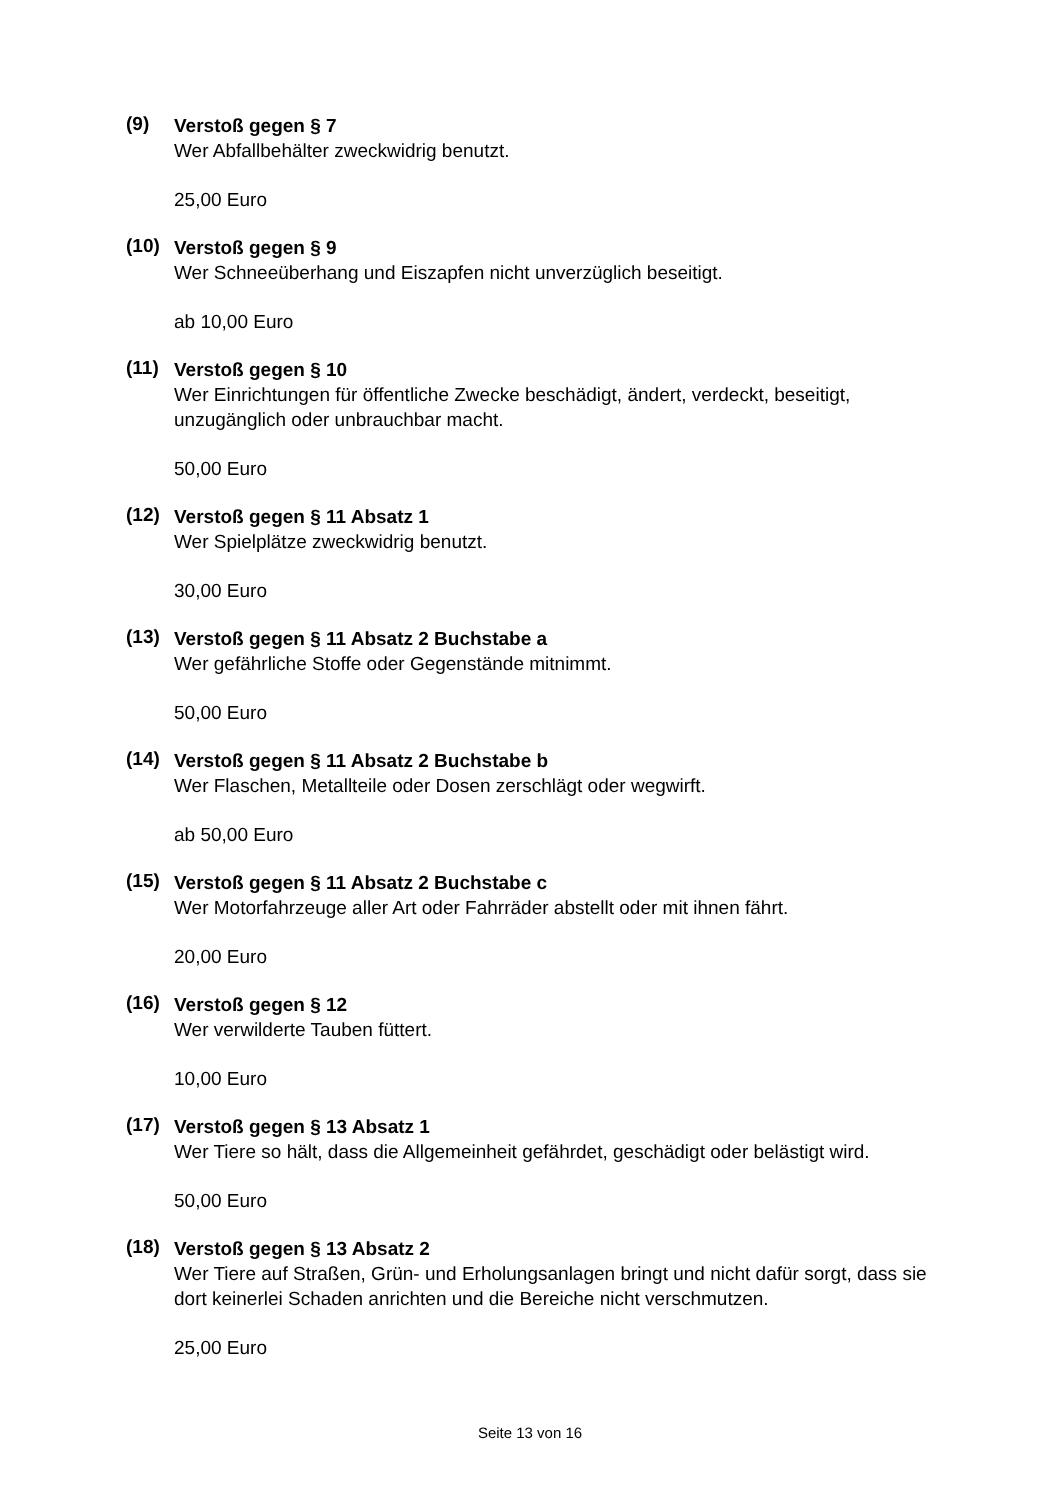(9)
Verstoß gegen § 7
Wer Abfallbehälter zweckwidrig benutzt.
25,00 Euro
(10)
Verstoß gegen § 9
Wer Schneeüberhang und Eiszapfen nicht unverzüglich beseitigt.
ab 10,00 Euro
(11)
Verstoß gegen § 10
Wer Einrichtungen für öffentliche Zwecke beschädigt, ändert, verdeckt, beseitigt, unzugänglich oder unbrauchbar macht.
50,00 Euro
(12)
Verstoß gegen § 11 Absatz 1
Wer Spielplätze zweckwidrig benutzt.
30,00 Euro
(13)
Verstoß gegen § 11 Absatz 2 Buchstabe a
Wer gefährliche Stoffe oder Gegenstände mitnimmt.
50,00 Euro
(14)
Verstoß gegen § 11 Absatz 2 Buchstabe b
Wer Flaschen, Metallteile oder Dosen zerschlägt oder wegwirft.
ab 50,00 Euro
(15)
Verstoß gegen § 11 Absatz 2 Buchstabe c
Wer Motorfahrzeuge aller Art oder Fahrräder abstellt oder mit ihnen fährt.
20,00 Euro
(16)
Verstoß gegen § 12
Wer verwilderte Tauben füttert.
10,00 Euro
(17)
Verstoß gegen § 13 Absatz 1
Wer Tiere so hält, dass die Allgemeinheit gefährdet, geschädigt oder belästigt wird.
50,00 Euro
(18)
Verstoß gegen § 13 Absatz 2
Wer Tiere auf Straßen, Grün- und Erholungsanlagen bringt und nicht dafür sorgt, dass sie dort keinerlei Schaden anrichten und die Bereiche nicht verschmutzen.
25,00 Euro
Seite 13 von 16